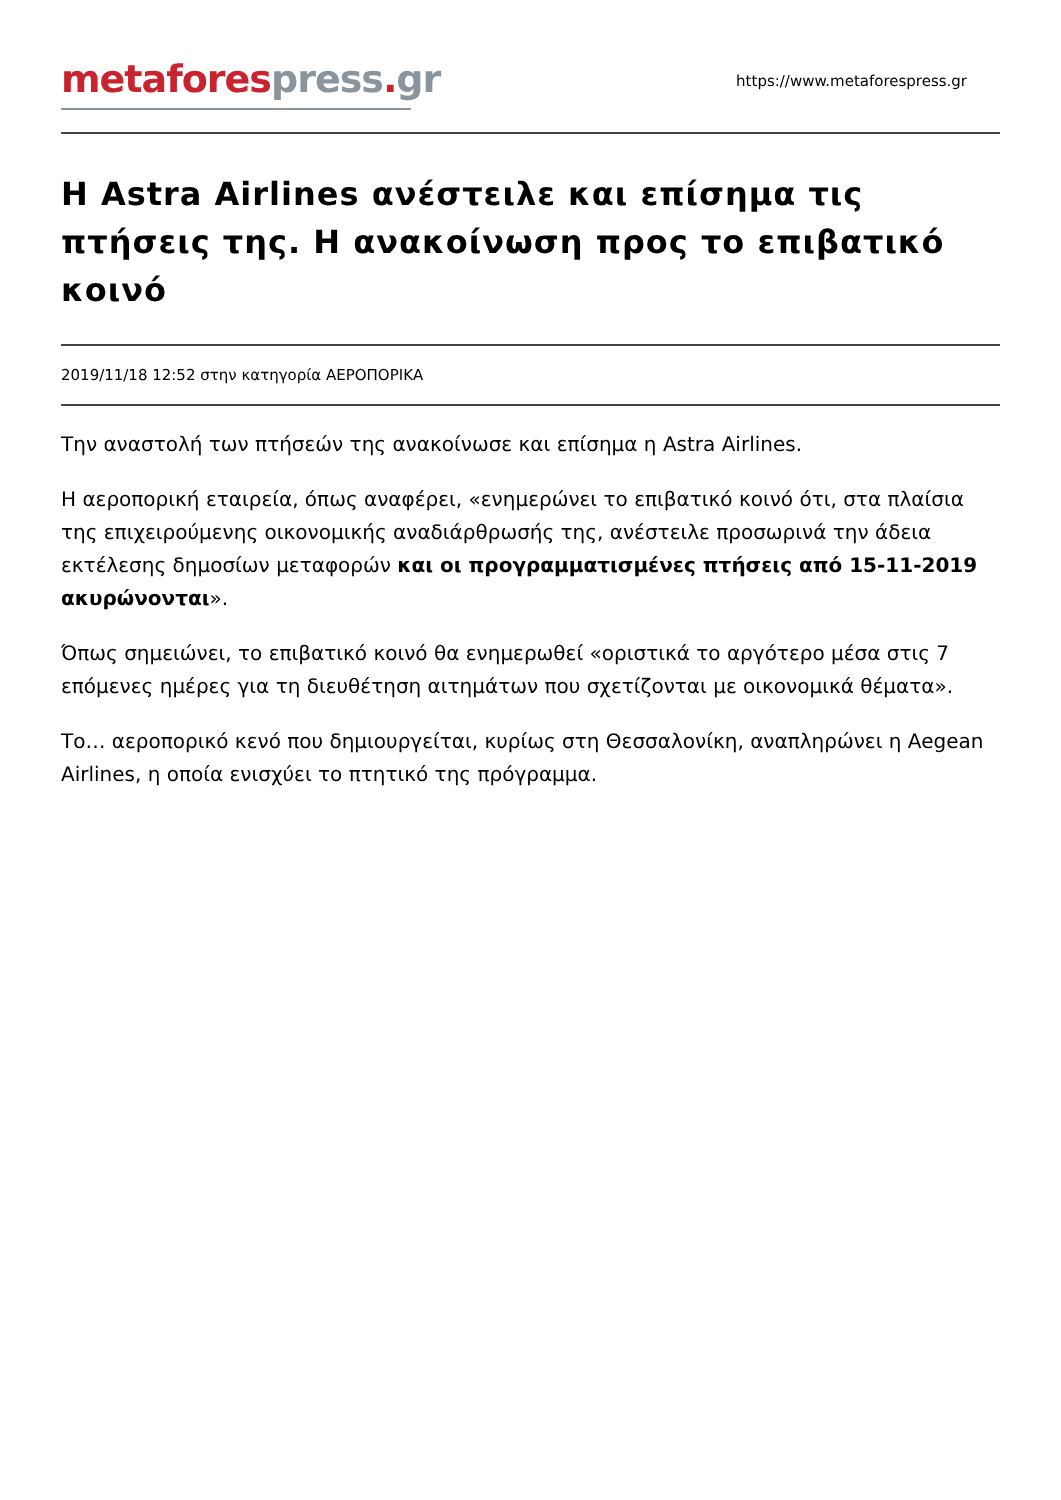metafores press. gr
https://www.metaforespress.gr
Η Astra Airlines ανέστειλε και επίσημα τις πτήσεις της. Η ανακοίνωση προς το επιβατικό κοινό
2019/11/18 12:52 στην κατηγορία ΑΕΡΟΠΟΡΙΚΑ
Την αναστολή των πτήσεών της ανακοίνωσε και επίσημα η Astra Airlines.
Η αεροπορική εταιρεία, όπως αναφέρει, «ενημερώνει το επιβατικό κοινό ότι, στα πλαίσια της επιχειρούμενης οικονομικής αναδιάρθρωσής της, ανέστειλε προσωρινά την άδεια εκτέλεσης δημοσίων μεταφορών και οι προγραμματισμένες πτήσεις από 15-11-2019 ακυρώνονται».
Όπως σημειώνει, το επιβατικό κοινό θα ενημερωθεί «οριστικά το αργότερο μέσα στις 7 επόμενες ημέρες για τη διευθέτηση αιτημάτων που σχετίζονται με οικονομικά θέματα».
Το… αεροπορικό κενό που δημιουργείται, κυρίως στη Θεσσαλονίκη, αναπληρώνει η Aegean Airlines, η οποία ενισχύει το πτητικό της πρόγραμμα.